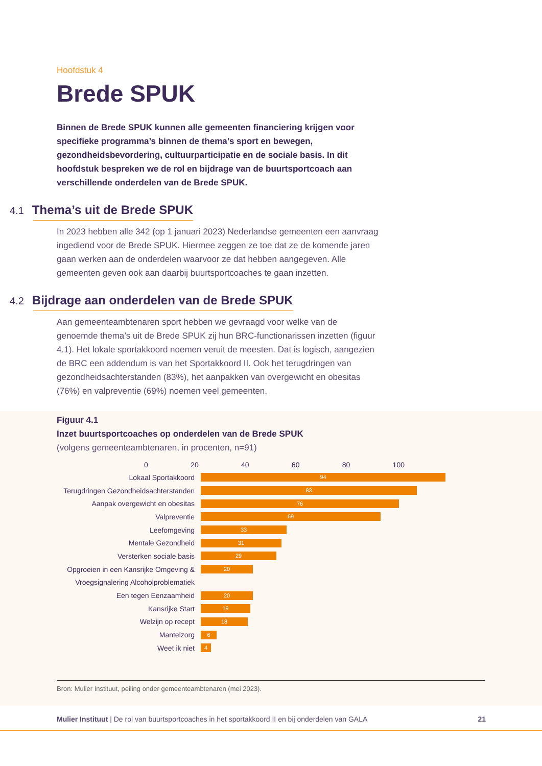Hoofdstuk 4
Brede SPUK
Binnen de Brede SPUK kunnen alle gemeenten financiering krijgen voor specifieke programma’s binnen de thema’s sport en bewegen, gezondheidsbevordering, cultuurparticipatie en de sociale basis. In dit hoofdstuk bespreken we de rol en bijdrage van de buurtsportcoach aan verschillende onderdelen van de Brede SPUK.
4.1 Thema’s uit de Brede SPUK
In 2023 hebben alle 342 (op 1 januari 2023) Nederlandse gemeenten een aanvraag ingediend voor de Brede SPUK. Hiermee zeggen ze toe dat ze de komende jaren gaan werken aan de onderdelen waarvoor ze dat hebben aangegeven. Alle gemeenten geven ook aan daarbij buurtsportcoaches te gaan inzetten.
4.2 Bijdrage aan onderdelen van de Brede SPUK
Aan gemeenteambtenaren sport hebben we gevraagd voor welke van de genoemde thema’s uit de Brede SPUK zij hun BRC-functionarissen inzetten (figuur 4.1). Het lokale sportakkoord noemen veruit de meesten. Dat is logisch, aangezien de BRC een addendum is van het Sportakkoord II. Ook het terugdringen van gezondheidsachterstanden (83%), het aanpakken van overgewicht en obesitas (76%) en valpreventie (69%) noemen veel gemeenten.
Figuur 4.1
Inzet buurtsportcoaches op onderdelen van de Brede SPUK
(volgens gemeenteambtenaren, in procenten, n=91)
0 20 40 60 80 100
Lokaal Sportakkoord
94
Terugdringen Gezondheidsachterstanden
83
Aanpak overgewicht en obesitas
76
Valpreventie
69
Leefomgeving
33
Mentale Gezondheid
31
Versterken sociale basis
29
Opgroeien in een Kansrijke Omgeving &
20
Vroegsignalering Alcoholproblematiek
Een tegen Eenzaamheid
20
Kansrijke Start
19
Welzijn op recept
18
Mantelzorg
6
Weet ik niet
4
Bron: Mulier Instituut, peiling onder gemeenteambtenaren (mei 2023).
Mulier Instituut | De rol van buurtsportcoaches in het sportakkoord II en bij onderdelen van GALA 21